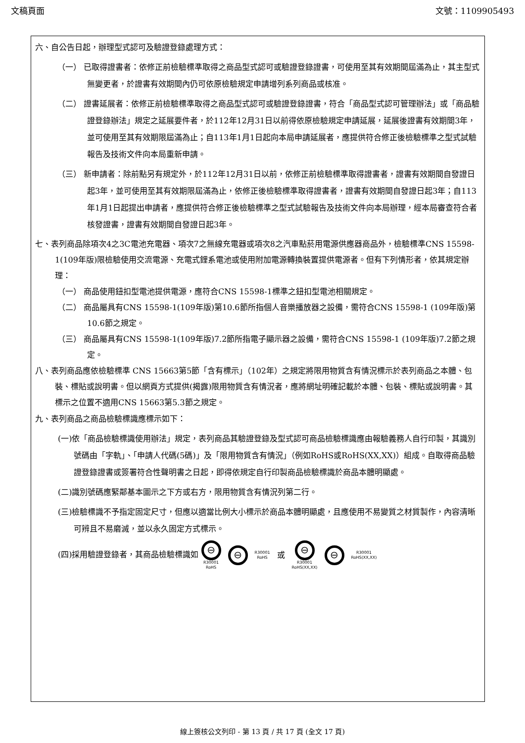文稿頁面 文號：1109905493
六、自公告日起，辦理型式認可及驗證登錄處理方式：
（一） 已取得證書者：依修正前檢驗標準取得之商品型式認可或驗證登錄證書，可使用至其有效期間屆滿為止，其主型式無變更者，於證書有效期間內仍可依原檢驗規定申請增列系列商品或核准。
（二） 證書延展者：依修正前檢驗標準取得之商品型式認可或驗證登錄證書，符合「商品型式認可管理辦法」或「商品驗證登錄辦法」規定之延展要件者，於112年12月31日以前得依原檢驗規定申請延展，延展後證書有效期間3年，並可使用至其有效期限屆滿為止；自113年1月1日起向本局申請延展者，應提供符合修正後檢驗標準之型式試驗報告及技術文件向本局重新申請。
（三） 新申請者：除前點另有規定外，於112年12月31日以前，依修正前檢驗標準取得證書者，證書有效期間自發證日起3年，並可使用至其有效期限屆滿為止，依修正後檢驗標準取得證書者，證書有效期間自發證日起3年；自113年1月1日起提出申請者，應提供符合修正後檢驗標準之型式試驗報告及技術文件向本局辦理，經本局審查符合者核發證書，證書有效期間自發證日起3年。
七、表列商品除項次4之3C電池充電器、項次7之無線充電器或項次8之汽車點菸用電源供應器商品外，檢驗標準CNS 15598-1(109年版)限檢驗使用交流電源、充電式鋰系電池或使用附加電源轉換裝置提供電源者。但有下列情形者，依其規定辦理：
（一） 商品使用鈕扣型電池提供電源，應符合CNS 15598-1標準之鈕扣型電池相關規定。
（二） 商品屬具有CNS 15598-1(109年版)第10.6節所指個人音樂播放器之設備，需符合CNS 15598-1 (109年版)第10.6節之規定。
（三） 商品屬具有CNS 15598-1(109年版)7.2節所指電子顯示器之設備，需符合CNS 15598-1 (109年版)7.2節之規定。
八、表列商品應依檢驗標準 CNS 15663第5節「含有標示」（102年）之規定將限用物質含有情況標示於表列商品之本體、包裝、標貼或說明書。但以網頁方式提供(揭露)限用物質含有情況者，應將網址明確記載於本體、包裝、標貼或說明書。其標示之位置不適用CNS 15663第5.3節之規定。
九、表列商品之商品檢驗標識應標示如下：
(一)依「商品檢驗標識使用辦法」規定，表列商品其驗證登錄及型式認可商品檢驗標識應由報驗義務人自行印製，其識別號碼由「字軌」、「申請人代碼(5碼)」及「限用物質含有情況」（例如RoHS或RoHS(XX,XX)）組成。自取得商品驗證登錄證書或簽署符合性聲明書之日起，即得依規定自行印製商品檢驗標識於商品本體明顯處。
(二)識別號碼應緊鄰基本圖示之下方或右方，限用物質含有情況列第二行。
(三)檢驗標識不予指定固定尺寸，但應以適當比例大小標示於商品本體明顯處，且應使用不易變質之材質製作，內容清晰可辨且不易磨滅，並以永久固定方式標示。
(四)採用驗證登錄者，其商品檢驗標識如 ⊖
R30001
RoHS ⊖ R30001
RoHS 或 ⊖
R30001
RoHS(XX,XX) ⊖ R30001
RoHS(XX,XX)
線上簽核公文列印 - 第 13 頁 / 共 17 頁 (全文 17 頁)